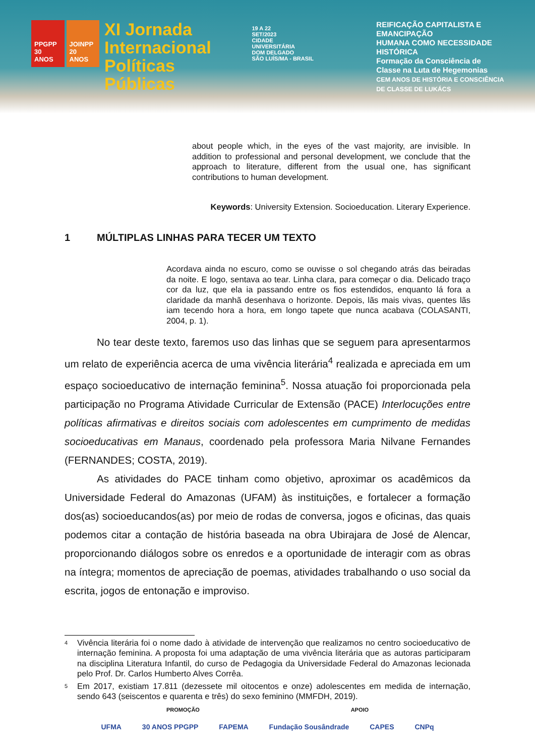PPGPP
30 ANOS JOINPP
20 ANOS
XI Jornada
Internacional
Políticas Públicas
19 A 22
SET/2023
CIDADE UNIVERSITÁRIA
DOM DELGADO
SÃO LUÍS/MA - BRASIL
REIFICAÇÃO CAPITALISTA E EMANCIPAÇÃO
HUMANA COMO NECESSIDADE HISTÓRICA
Formação da Consciência de
Classe na Luta de Hegemonias
CEM ANOS DE HISTÓRIA E CONSCIÊNCIA
DE CLASSE DE LUKÁCS
about people which, in the eyes of the vast majority, are invisible. In addition to professional and personal development, we conclude that the approach to literature, different from the usual one, has significant contributions to human development.
Keywords: University Extension. Socioeducation. Literary Experience.
1 MÚLTIPLAS LINHAS PARA TECER UM TEXTO
Acordava ainda no escuro, como se ouvisse o sol chegando atrás das beiradas da noite. E logo, sentava ao tear. Linha clara, para começar o dia. Delicado traço cor da luz, que ela ia passando entre os fios estendidos, enquanto lá fora a claridade da manhã desenhava o horizonte. Depois, lãs mais vivas, quentes lãs iam tecendo hora a hora, em longo tapete que nunca acabava (COLASANTI, 2004, p. 1).
No tear deste texto, faremos uso das linhas que se seguem para apresentarmos um relato de experiência acerca de uma vivência literária<sup>4</sup> realizada e apreciada em um espaço socioeducativo de internação feminina<sup>5</sup>. Nossa atuação foi proporcionada pela participação no Programa Atividade Curricular de Extensão (PACE) Interlocuções entre políticas afirmativas e direitos sociais com adolescentes em cumprimento de medidas socioeducativas em Manaus, coordenado pela professora Maria Nilvane Fernandes (FERNANDES; COSTA, 2019).
As atividades do PACE tinham como objetivo, aproximar os acadêmicos da Universidade Federal do Amazonas (UFAM) às instituições, e fortalecer a formação dos(as) socioeducandos(as) por meio de rodas de conversa, jogos e oficinas, das quais podemos citar a contação de história baseada na obra Ubirajara de José de Alencar, proporcionando diálogos sobre os enredos e a oportunidade de interagir com as obras na íntegra; momentos de apreciação de poemas, atividades trabalhando o uso social da escrita, jogos de entonação e improviso.
<sup>4</sup>
Vivência literária foi o nome dado à atividade de intervenção que realizamos no centro socioeducativo de internação feminina. A proposta foi uma adaptação de uma vivência literária que as autoras participaram na disciplina Literatura Infantil, do curso de Pedagogia da Universidade Federal do Amazonas lecionada pelo Prof. Dr. Carlos Humberto Alves Corrêa.
<sup>5</sup>
Em 2017, existiam 17.811 (dezessete mil oitocentos e onze) adolescentes em medida de internação, sendo 643 (seiscentos e quarenta e três) do sexo feminino (MMFDH, 2019).
PROMOÇÃO APOIO
UFMA 30 ANOS PPGPP FAPEMA Fundação Sousândrade CAPES CNPq